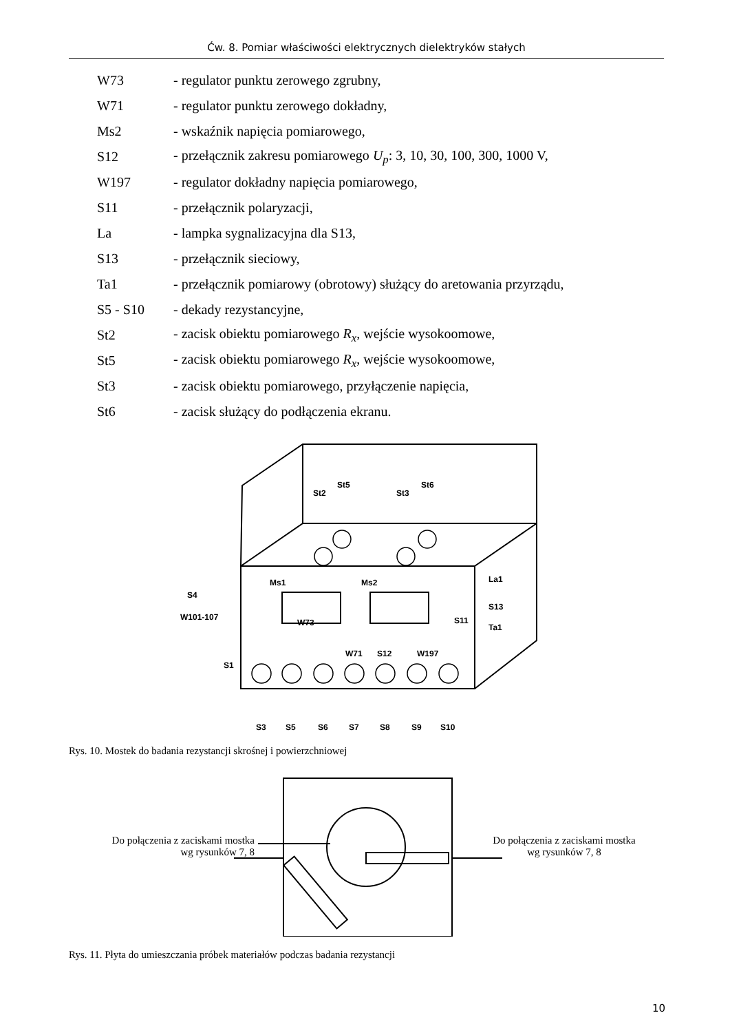Ćw. 8. Pomiar właściwości elektrycznych dielektryków stałych
W73 - regulator punktu zerowego zgrubny,
W71 - regulator punktu zerowego dokładny,
Ms2 - wskaźnik napięcia pomiarowego,
S12 - przełącznik zakresu pomiarowego U<sub>p</sub>: 3, 10, 30, 100, 300, 1000 V,
W197 - regulator dokładny napięcia pomiarowego,
S11 - przełącznik polaryzacji,
La - lampka sygnalizacyjna dla S13,
S13 - przełącznik sieciowy,
Ta1 - przełącznik pomiarowy (obrotowy) służący do aretowania przyrządu,
S5 - S10 - dekady rezystancyjne,
St2 - zacisk obiektu pomiarowego R<sub>x</sub>, wejście wysokoomowe,
St5 - zacisk obiektu pomiarowego R<sub>x</sub>, wejście wysokoomowe,
St3 - zacisk obiektu pomiarowego, przyłączenie napięcia,
St6 - zacisk służący do podłączenia ekranu.
St2
St5
St3
St6
Ms1
Ms2
S4
W101-107
W73
W71
S12
W197
S11
S13
Ta1
La1
S1
S3
S5
S6
S7
S8
S9
S10
Rys. 10. Mostek do badania rezystancji skrośnej i powierzchniowej
Do połączenia z zaciskami mostka
wg rysunków 7, 8
Do połączenia z zaciskami mostka
wg rysunków 7, 8
Rys. 11. Płyta do umieszczania próbek materiałów podczas badania rezystancji
10